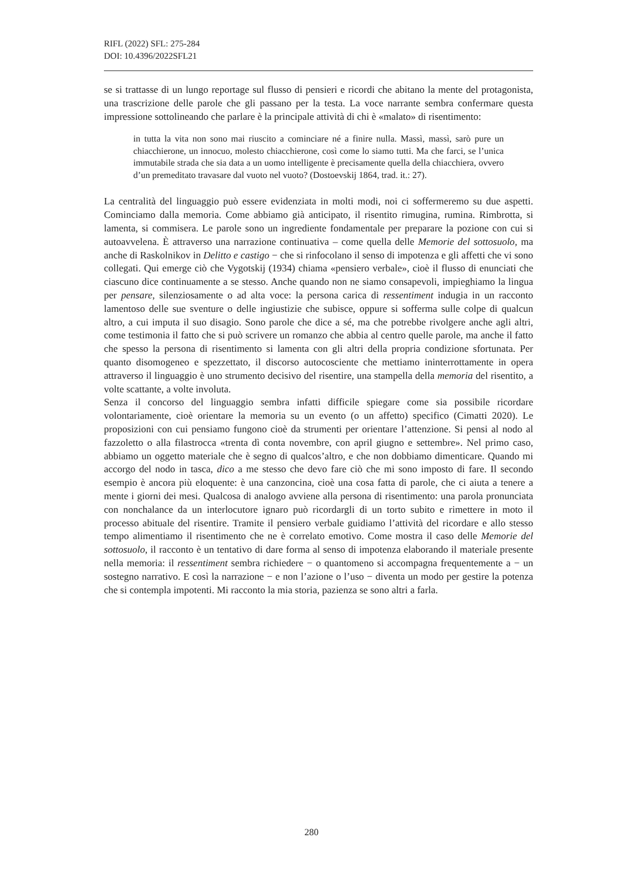RIFL (2022) SFL: 275-284
DOI: 10.4396/2022SFL21
se si trattasse di un lungo reportage sul flusso di pensieri e ricordi che abitano la mente del protagonista, una trascrizione delle parole che gli passano per la testa. La voce narrante sembra confermare questa impressione sottolineando che parlare è la principale attività di chi è «malato» di risentimento:
in tutta la vita non sono mai riuscito a cominciare né a finire nulla. Massì, massì, sarò pure un chiacchierone, un innocuo, molesto chiacchierone, così come lo siamo tutti. Ma che farci, se l’unica immutabile strada che sia data a un uomo intelligente è precisamente quella della chiacchiera, ovvero d’un premeditato travasare dal vuoto nel vuoto? (Dostoevskij 1864, trad. it.: 27).
La centralità del linguaggio può essere evidenziata in molti modi, noi ci soffermeremo su due aspetti. Cominciamo dalla memoria. Come abbiamo già anticipato, il risentito rimugina, rumina. Rimbrotta, si lamenta, si commisera. Le parole sono un ingrediente fondamentale per preparare la pozione con cui si autoavvelena. È attraverso una narrazione continuativa – come quella delle Memorie del sottosuolo, ma anche di Raskolnikov in Delitto e castigo − che si rinfocolano il senso di impotenza e gli affetti che vi sono collegati. Qui emerge ciò che Vygotskij (1934) chiama «pensiero verbale», cioè il flusso di enunciati che ciascuno dice continuamente a se stesso. Anche quando non ne siamo consapevoli, impieghiamo la lingua per pensare, silenziosamente o ad alta voce: la persona carica di ressentiment indugia in un racconto lamentoso delle sue sventure o delle ingiustizie che subisce, oppure si sofferma sulle colpe di qualcun altro, a cui imputa il suo disagio. Sono parole che dice a sé, ma che potrebbe rivolgere anche agli altri, come testimonia il fatto che si può scrivere un romanzo che abbia al centro quelle parole, ma anche il fatto che spesso la persona di risentimento si lamenta con gli altri della propria condizione sfortunata. Per quanto disomogeneo e spezzettato, il discorso autocosciente che mettiamo ininterrottamente in opera attraverso il linguaggio è uno strumento decisivo del risentire, una stampella della memoria del risentito, a volte scattante, a volte involuta.
Senza il concorso del linguaggio sembra infatti difficile spiegare come sia possibile ricordare volontariamente, cioè orientare la memoria su un evento (o un affetto) specifico (Cimatti 2020). Le proposizioni con cui pensiamo fungono cioè da strumenti per orientare l’attenzione. Si pensi al nodo al fazzoletto o alla filastrocca «trenta dì conta novembre, con april giugno e settembre». Nel primo caso, abbiamo un oggetto materiale che è segno di qualcos’altro, e che non dobbiamo dimenticare. Quando mi accorgo del nodo in tasca, dico a me stesso che devo fare ciò che mi sono imposto di fare. Il secondo esempio è ancora più eloquente: è una canzoncina, cioè una cosa fatta di parole, che ci aiuta a tenere a mente i giorni dei mesi. Qualcosa di analogo avviene alla persona di risentimento: una parola pronunciata con nonchalance da un interlocutore ignaro può ricordargli di un torto subito e rimettere in moto il processo abituale del risentire. Tramite il pensiero verbale guidiamo l’attività del ricordare e allo stesso tempo alimentiamo il risentimento che ne è correlato emotivo. Come mostra il caso delle Memorie del sottosuolo, il racconto è un tentativo di dare forma al senso di impotenza elaborando il materiale presente nella memoria: il ressentiment sembra richiedere − o quantomeno si accompagna frequentemente a − un sostegno narrativo. E così la narrazione − e non l’azione o l’uso − diventa un modo per gestire la potenza che si contempla impotenti. Mi racconto la mia storia, pazienza se sono altri a farla.
280